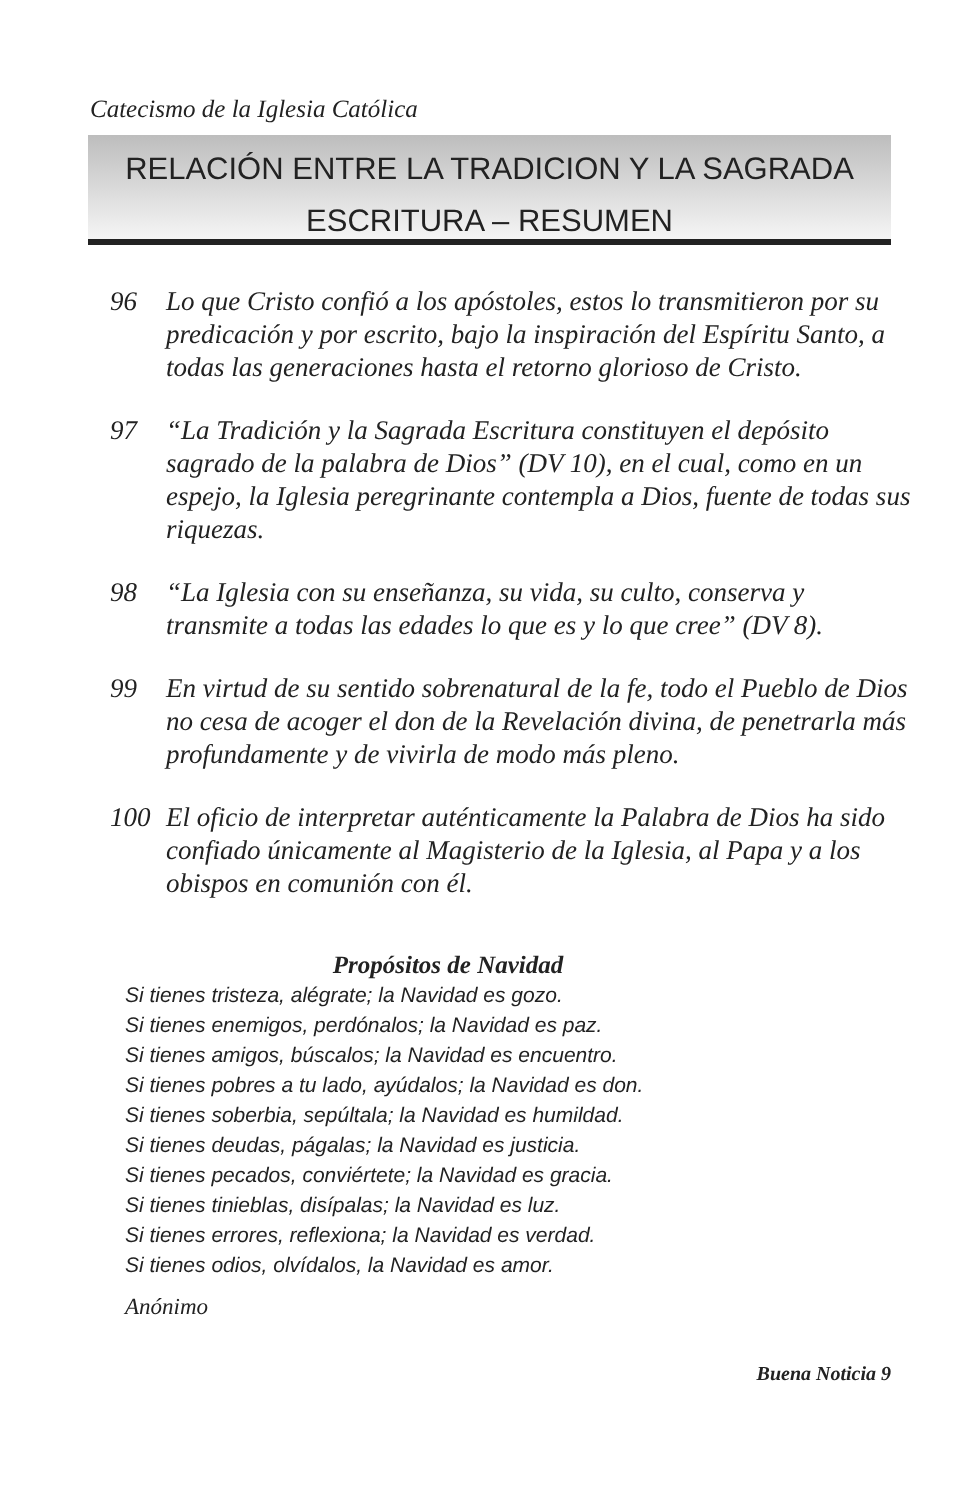Catecismo de la Iglesia Católica
RELACIÓN ENTRE LA TRADICION Y LA SAGRADA
ESCRITURA – RESUMEN
96 Lo que Cristo confió a los apóstoles, estos lo transmitieron por su predicación y por escrito, bajo la inspiración del Espíritu Santo, a todas las generaciones hasta el retorno glorioso de Cristo.
97 “La Tradición y la Sagrada Escritura constituyen el depósito sagrado de la palabra de Dios” (DV 10), en el cual, como en un espejo, la Iglesia peregrinante contempla a Dios, fuente de todas sus riquezas.
98 “La Iglesia con su enseñanza, su vida, su culto, conserva y transmite a todas las edades lo que es y lo que cree” (DV 8).
99 En virtud de su sentido sobrenatural de la fe, todo el Pueblo de Dios no cesa de acoger el don de la Revelación divina, de penetrarla más profundamente y de vivirla de modo más pleno.
100 El oficio de interpretar auténticamente la Palabra de Dios ha sido confiado únicamente al Magisterio de la Iglesia, al Papa y a los obispos en comunión con él.
Propósitos de Navidad
Si tienes tristeza, alégrate; la Navidad es gozo.
Si tienes enemigos, perdónalos; la Navidad es paz.
Si tienes amigos, búscalos; la Navidad es encuentro.
Si tienes pobres a tu lado, ayúdalos; la Navidad es don.
Si tienes soberbia, sepúltala; la Navidad es humildad.
Si tienes deudas, págalas; la Navidad es justicia.
Si tienes pecados, conviértete; la Navidad es gracia.
Si tienes tinieblas, disípalas; la Navidad es luz.
Si tienes errores, reflexiona; la Navidad es verdad.
Si tienes odios, olvídalos, la Navidad es amor.
Anónimo
Buena Noticia 9